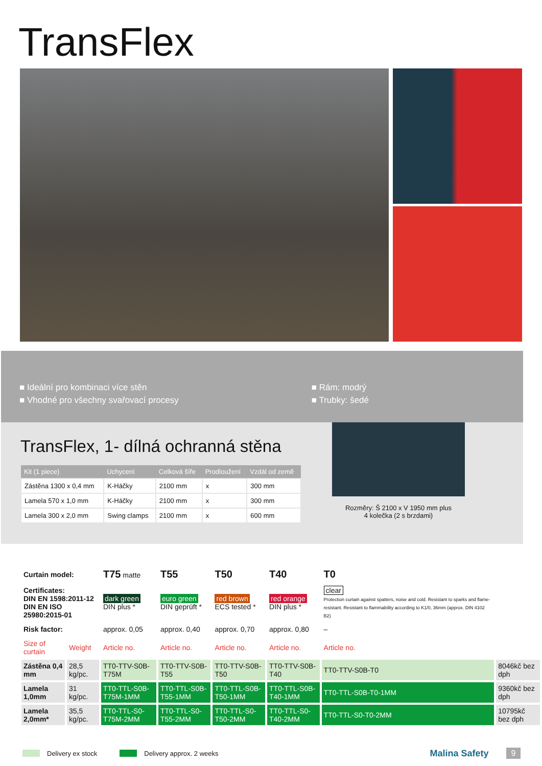TransFlex
■ Ideální pro kombinaci více stěn
■ Vhodné pro všechny svařovací procesy
■ Rám: modrý
■ Trubky: šedé
TransFlex, 1- dílná ochranná stěna
| Kit (1 piece) | Uchycení | Celková šíře | Prodloužení | Vzdál od země |
| --- | --- | --- | --- | --- |
| Zástěna 1300 x 0,4 mm | K-Háčky | 2100 mm | x | 300 mm |
| Lamela 570 x 1,0 mm | K-Háčky | 2100 mm | x | 300 mm |
| Lamela 300 x 2,0 mm | Swing clamps | 2100 mm | x | 600 mm |
Rozměry: Š 2100 x V 1950 mm plus
4 kolečka (2 s brzdami)
| Curtain model: | | T75 matte | T55 | T50 | T40 | T0 | |
| Certificates: DIN EN 1598:2011-12 DIN EN ISO 25980:2015-01 | | dark green DIN plus * | euro green DIN geprüft * | red brown ECS tested * | red orange DIN plus * | clear Protection curtain against spatters, noise and cold. Resistant to sparks and flame-resistant. Resistant to flammability according to K1/0, 36mm (approx. DIN 4102 B2) | |
| Risk factor: | | approx. 0,05 | approx. 0,40 | approx. 0,70 | approx. 0,80 | – | |
| Size of curtain | Weight | Article no. | Article no. | Article no. | Article no. | Article no. | |
| Zástěna 0,4 mm | 28,5 kg/pc. | TT0-TTV-S0B-T75M | TT0-TTV-S0B-T55 | TT0-TTV-S0B-T50 | TT0-TTV-S0B-T40 | TT0-TTV-S0B-T0 | 8046kč bez dph |
| Lamela 1,0mm | 31 kg/pc. | TT0-TTL-S0B-T75M-1MM | TT0-TTL-S0B-T55-1MM | TT0-TTL-S0B-T50-1MM | TT0-TTL-S0B-T40-1MM | TT0-TTL-S0B-T0-1MM | 9360kč bez dph |
| Lamela 2,0mm* | 35,5 kg/pc. | TT0-TTL-S0-T75M-2MM | TT0-TTL-S0-T55-2MM | TT0-TTL-S0-T50-2MM | TT0-TTL-S0-T40-2MM | TT0-TTL-S0-T0-2MM | 10795kč bez dph |
Delivery ex stock Delivery approx. 2 weeks Malina Safety 9